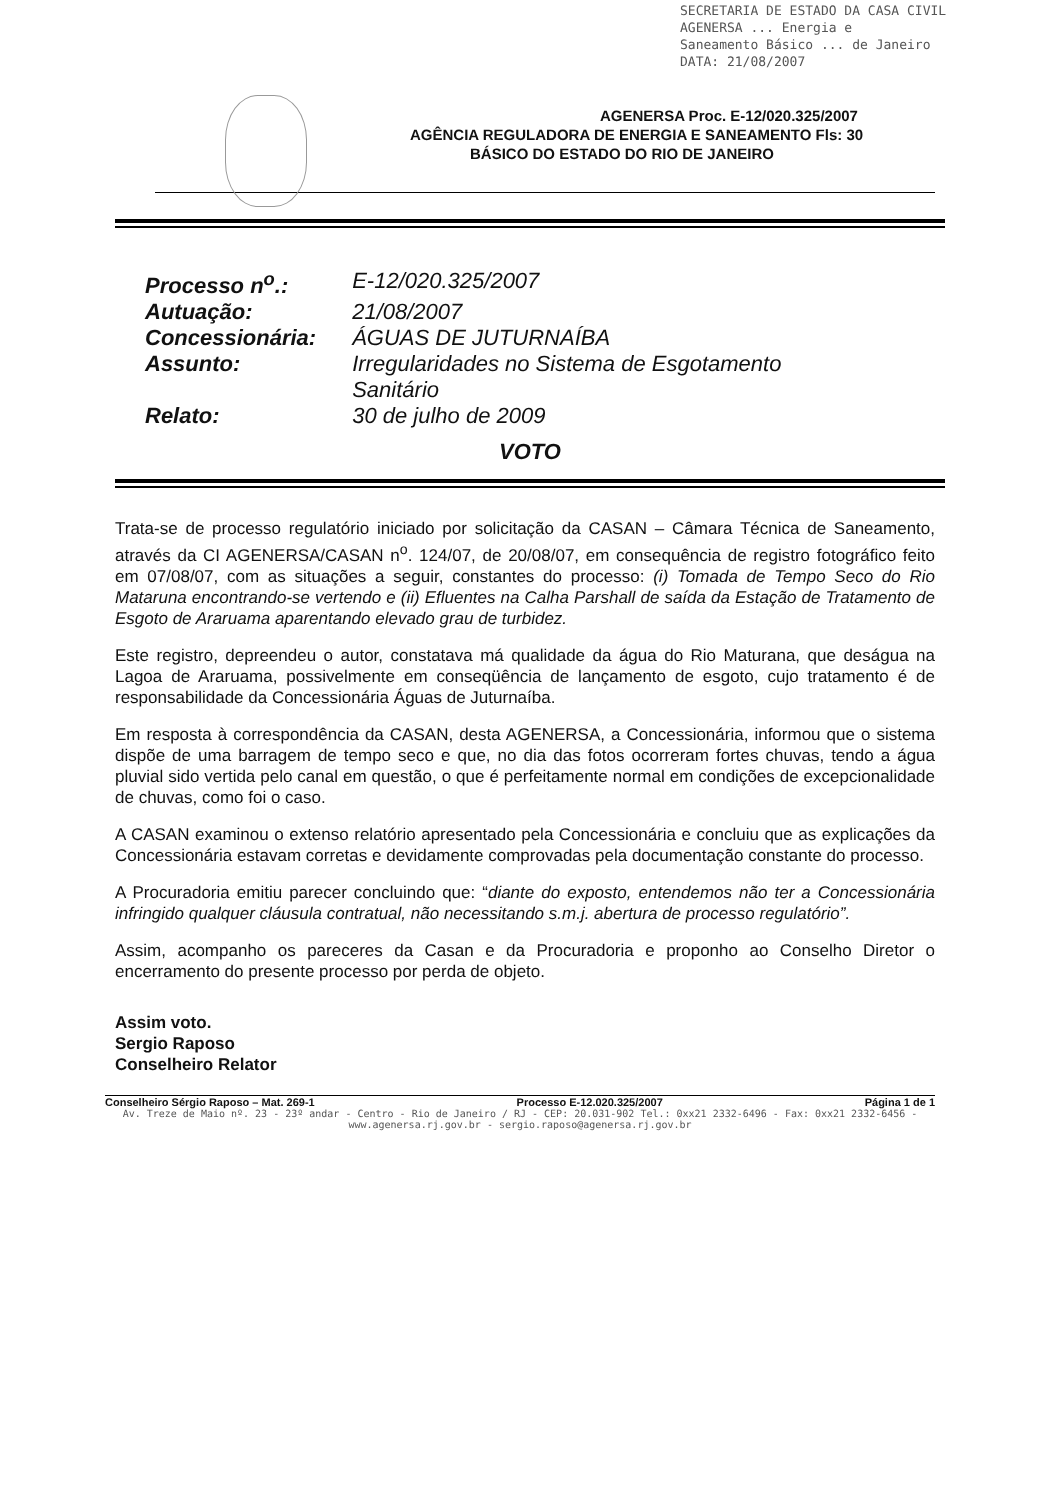SECRETARIA DE ESTADO DA CASA CIVIL
AGENERSA ... Energia e
Saneamento Básico ... de Janeiro
DATA: 21/08/2007
AGENERSA Proc. E-12/020.325/2007
AGÊNCIA REGULADORA DE ENERGIA E SANEAMENTO Fls: 30
BÁSICO DO ESTADO DO RIO DE JANEIRO
| Processo n<sup>o</sup>.: | E-12/020.325/2007 |
| Autuação: | 21/08/2007 |
| Concessionária: | ÁGUAS DE JUTURNAÍBA |
| Assunto: | Irregularidades no Sistema de Esgotamento Sanitário |
| Relato: | 30 de julho de 2009 |
VOTO
Trata-se de processo regulatório iniciado por solicitação da CASAN – Câmara Técnica de Saneamento, através da CI AGENERSA/CASAN n<sup>o</sup>. 124/07, de 20/08/07, em consequência de registro fotográfico feito em 07/08/07, com as situações a seguir, constantes do processo: (i) Tomada de Tempo Seco do Rio Mataruna encontrando-se vertendo e (ii) Efluentes na Calha Parshall de saída da Estação de Tratamento de Esgoto de Araruama aparentando elevado grau de turbidez.
Este registro, depreendeu o autor, constatava má qualidade da água do Rio Maturana, que deságua na Lagoa de Araruama, possivelmente em conseqüência de lançamento de esgoto, cujo tratamento é de responsabilidade da Concessionária Águas de Juturnaíba.
Em resposta à correspondência da CASAN, desta AGENERSA, a Concessionária, informou que o sistema dispõe de uma barragem de tempo seco e que, no dia das fotos ocorreram fortes chuvas, tendo a água pluvial sido vertida pelo canal em questão, o que é perfeitamente normal em condições de excepcionalidade de chuvas, como foi o caso.
A CASAN examinou o extenso relatório apresentado pela Concessionária e concluiu que as explicações da Concessionária estavam corretas e devidamente comprovadas pela documentação constante do processo.
A Procuradoria emitiu parecer concluindo que: “diante do exposto, entendemos não ter a Concessionária infringido qualquer cláusula contratual, não necessitando s.m.j. abertura de processo regulatório”.
Assim, acompanho os pareceres da Casan e da Procuradoria e proponho ao Conselho Diretor o encerramento do presente processo por perda de objeto.
Assim voto.
Sergio Raposo
Conselheiro Relator
Conselheiro Sérgio Raposo – Mat. 269-1 Processo E-12.020.325/2007 Página 1 de 1
Av. Treze de Maio nº. 23 - 23º andar - Centro - Rio de Janeiro / RJ - CEP: 20.031-902 Tel.: 0xx21 2332-6496 - Fax: 0xx21 2332-6456 - www.agenersa.rj.gov.br - sergio.raposo@agenersa.rj.gov.br